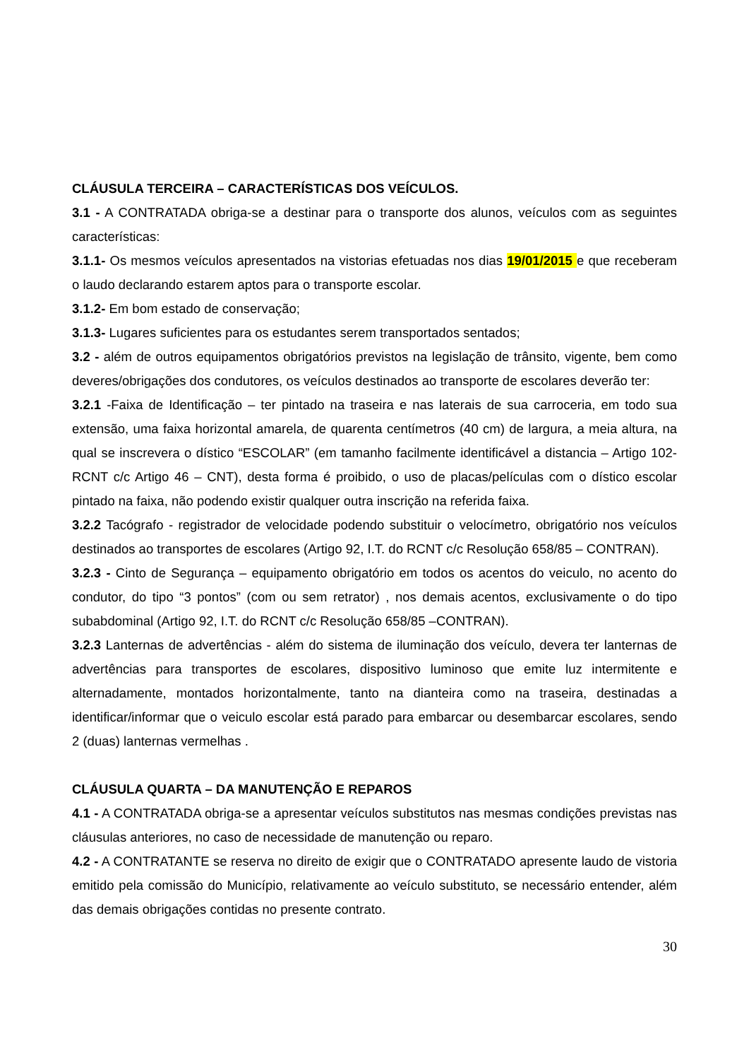CLÁUSULA TERCEIRA – CARACTERÍSTICAS DOS VEÍCULOS.
3.1 - A CONTRATADA obriga-se a destinar para o transporte dos alunos, veículos com as seguintes características:
3.1.1- Os mesmos veículos apresentados na vistorias efetuadas nos dias 19/01/2015 e que receberam o laudo declarando estarem aptos para o transporte escolar.
3.1.2- Em bom estado de conservação;
3.1.3- Lugares suficientes para os estudantes serem transportados sentados;
3.2 - além de outros equipamentos obrigatórios previstos na legislação de trânsito, vigente, bem como deveres/obrigações dos condutores, os veículos destinados ao transporte de escolares deverão ter:
3.2.1 -Faixa de Identificação – ter pintado na traseira e nas laterais de sua carroceria, em todo sua extensão, uma faixa horizontal amarela, de quarenta centímetros (40 cm) de largura, a meia altura, na qual se inscrevera o dístico “ESCOLAR” (em tamanho facilmente identificável a distancia – Artigo 102-RCNT c/c Artigo 46 – CNT), desta forma é proibido, o uso de placas/películas com o dístico escolar pintado na faixa, não podendo existir qualquer outra inscrição na referida faixa.
3.2.2 Tacógrafo - registrador de velocidade podendo substituir o velocímetro, obrigatório nos veículos destinados ao transportes de escolares (Artigo 92, I.T. do RCNT c/c Resolução 658/85 – CONTRAN).
3.2.3 - Cinto de Segurança – equipamento obrigatório em todos os acentos do veiculo, no acento do condutor, do tipo “3 pontos” (com ou sem retrator) , nos demais acentos, exclusivamente o do tipo subabdominal (Artigo 92, I.T. do RCNT c/c Resolução 658/85 –CONTRAN).
3.2.3 Lanternas de advertências - além do sistema de iluminação dos veículo, devera ter lanternas de advertências para transportes de escolares, dispositivo luminoso que emite luz intermitente e alternadamente, montados horizontalmente, tanto na dianteira como na traseira, destinadas a identificar/informar que o veiculo escolar está parado para embarcar ou desembarcar escolares, sendo 2 (duas) lanternas vermelhas .
CLÁUSULA QUARTA – DA MANUTENÇÃO E REPAROS
4.1 - A CONTRATADA obriga-se a apresentar veículos substitutos nas mesmas condições previstas nas cláusulas anteriores, no caso de necessidade de manutenção ou reparo.
4.2 - A CONTRATANTE se reserva no direito de exigir que o CONTRATADO apresente laudo de vistoria emitido pela comissão do Município, relativamente ao veículo substituto, se necessário entender, além das demais obrigações contidas no presente contrato.
30